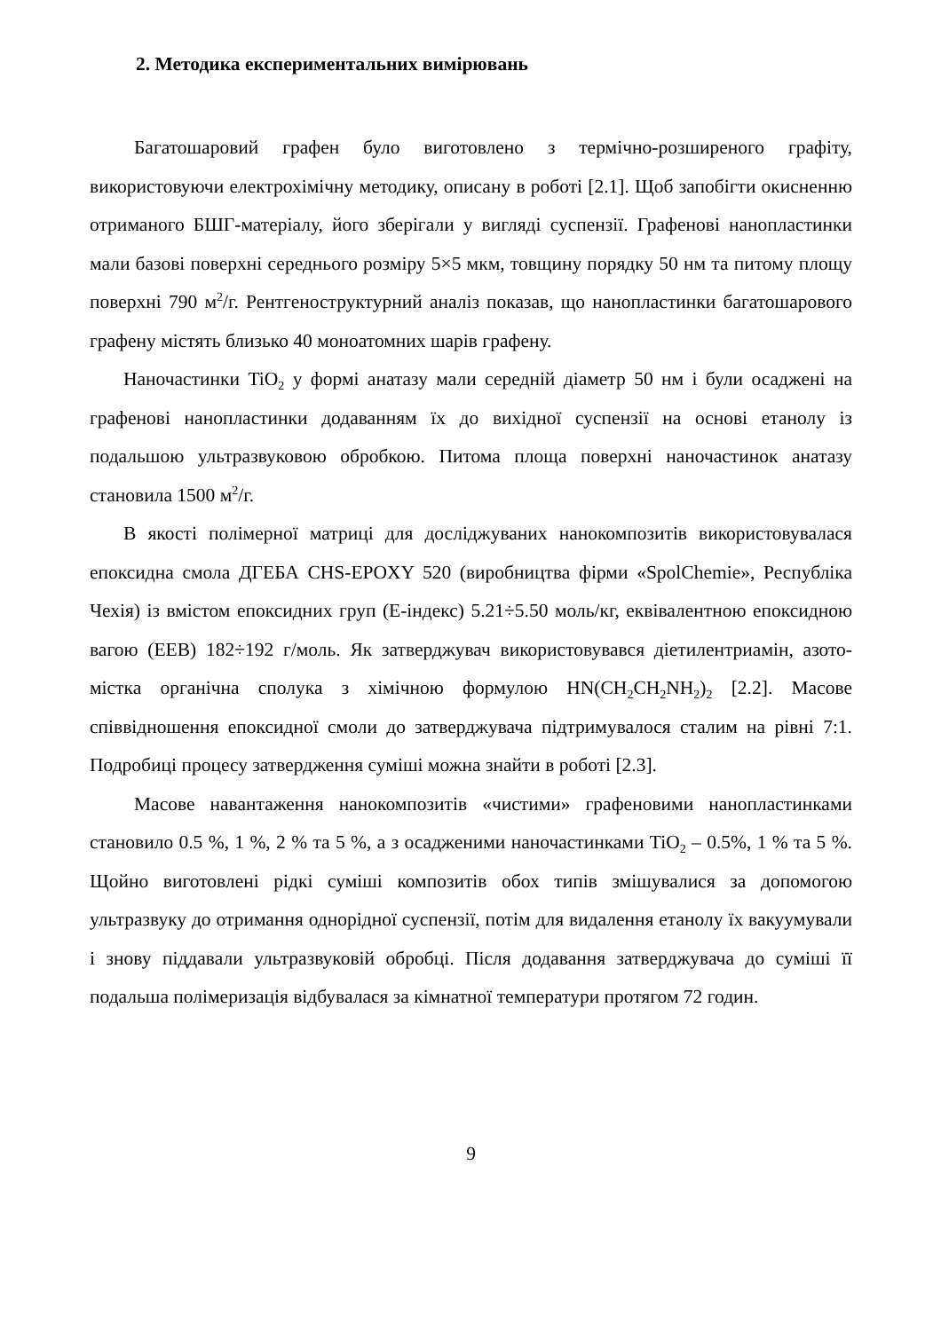2. Методика експериментальних вимірювань
Багатошаровий графен було виготовлено з термічно-розширеного графіту, використовуючи електрохімічну методику, описану в роботі [2.1]. Щоб запобігти окисненню отриманого БШГ-матеріалу, його зберігали у вигляді суспензії. Графенові нанопластинки мали базові поверхні середнього розміру 5×5 мкм, товщину порядку 50 нм та питому площу поверхні 790 м<sup>2</sup>/г. Рентгеноструктурний аналіз показав, що нанопластинки багатошарового графену містять близько 40 моноатомних шарів графену.
Наночастинки TiO<sub>2</sub> у формі анатазу мали середній діаметр 50 нм і були осаджені на графенові нанопластинки додаванням їх до вихідної суспензії на основі етанолу із подальшою ультразвуковою обробкою. Питома площа поверхні наночастинок анатазу становила 1500 м<sup>2</sup>/г.
В якості полімерної матриці для досліджуваних нанокомпозитів використовувалася епоксидна смола ДГЕБА CHS-EPOXY 520 (виробництва фірми «SpolChemie», Республіка Чехія) із вмістом епоксидних груп (Е-індекс) 5.21÷5.50 моль/кг, еквівалентною епоксидною вагою (ЕЕВ) 182÷192 г/моль. Як затверджувач використовувався діетилентриамін, азото-містка органічна сполука з хімічною формулою HN(CH<sub>2</sub>CH<sub>2</sub>NH<sub>2</sub>)<sub>2</sub> [2.2]. Масове співвідношення епоксидної смоли до затверджувача підтримувалося сталим на рівні 7:1. Подробиці процесу затвердження суміші можна знайти в роботі [2.3].
Масове навантаження нанокомпозитів «чистими» графеновими нанопластинками становило 0.5 %, 1 %, 2 % та 5 %, а з осадженими наночастинками TiO<sub>2</sub> – 0.5%, 1 % та 5 %. Щойно виготовлені рідкі суміші композитів обох типів змішувалися за допомогою ультразвуку до отримання однорідної суспензії, потім для видалення етанолу їх вакуумували і знову піддавали ультразвуковій обробці. Після додавання затверджувача до суміші її подальша полімеризація відбувалася за кімнатної температури протягом 72 годин.
9